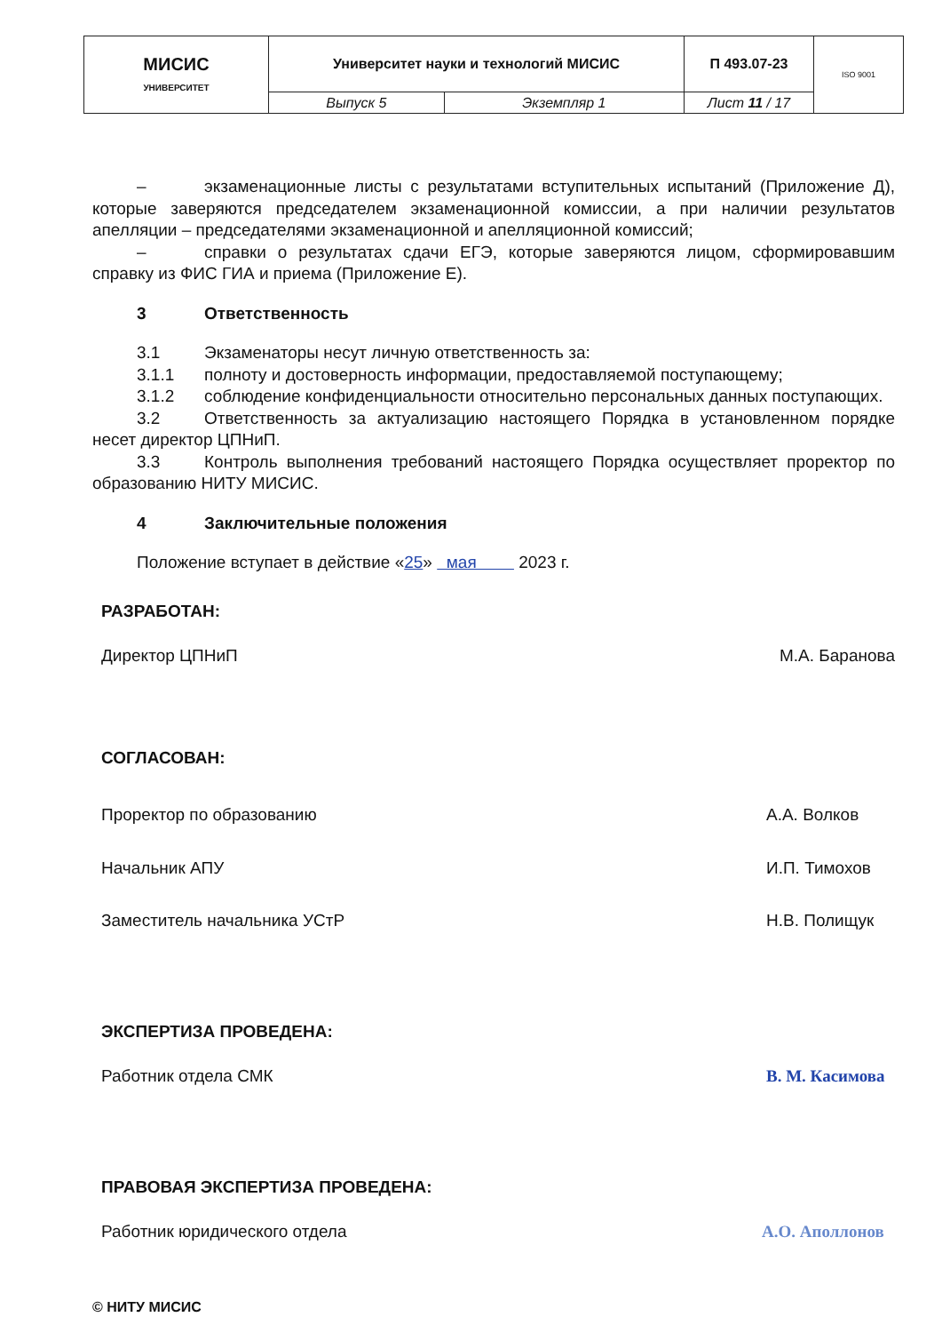| МИСИС УНИВЕРСИТЕТ | Университет науки и технологий МИСИС | | П 493.07-23 | ISO 9001 |
| | Выпуск 5 | Экземпляр 1 | Лист 11 / 17 | |
– экзаменационные листы с результатами вступительных испытаний (Приложение Д), которые заверяются председателем экзаменационной комиссии, а при наличии результатов апелляции – председателями экзаменационной и апелляционной комиссий;
– справки о результатах сдачи ЕГЭ, которые заверяются лицом, сформировавшим справку из ФИС ГИА и приема (Приложение Е).
3 Ответственность
3.1 Экзаменаторы несут личную ответственность за:
3.1.1 полноту и достоверность информации, предоставляемой поступающему;
3.1.2 соблюдение конфиденциальности относительно персональных данных поступающих.
3.2 Ответственность за актуализацию настоящего Порядка в установленном порядке несет директор ЦПНиП.
3.3 Контроль выполнения требований настоящего Порядка осуществляет проректор по образованию НИТУ МИСИС.
4 Заключительные положения
Положение вступает в действие «25» мая 2023 г.
РАЗРАБОТАН:
Директор ЦПНиП М.А. Баранова
СОГЛАСОВАН:
Проректор по образованию А.А. Волков
Начальник АПУ И.П. Тимохов
Заместитель начальника УСтР Н.В. Полищук
ЭКСПЕРТИЗА ПРОВЕДЕНА:
Работник отдела СМК В. М. Касимова
ПРАВОВАЯ ЭКСПЕРТИЗА ПРОВЕДЕНА:
Работник юридического отдела А.О. Аполлонов
© НИТУ МИСИС